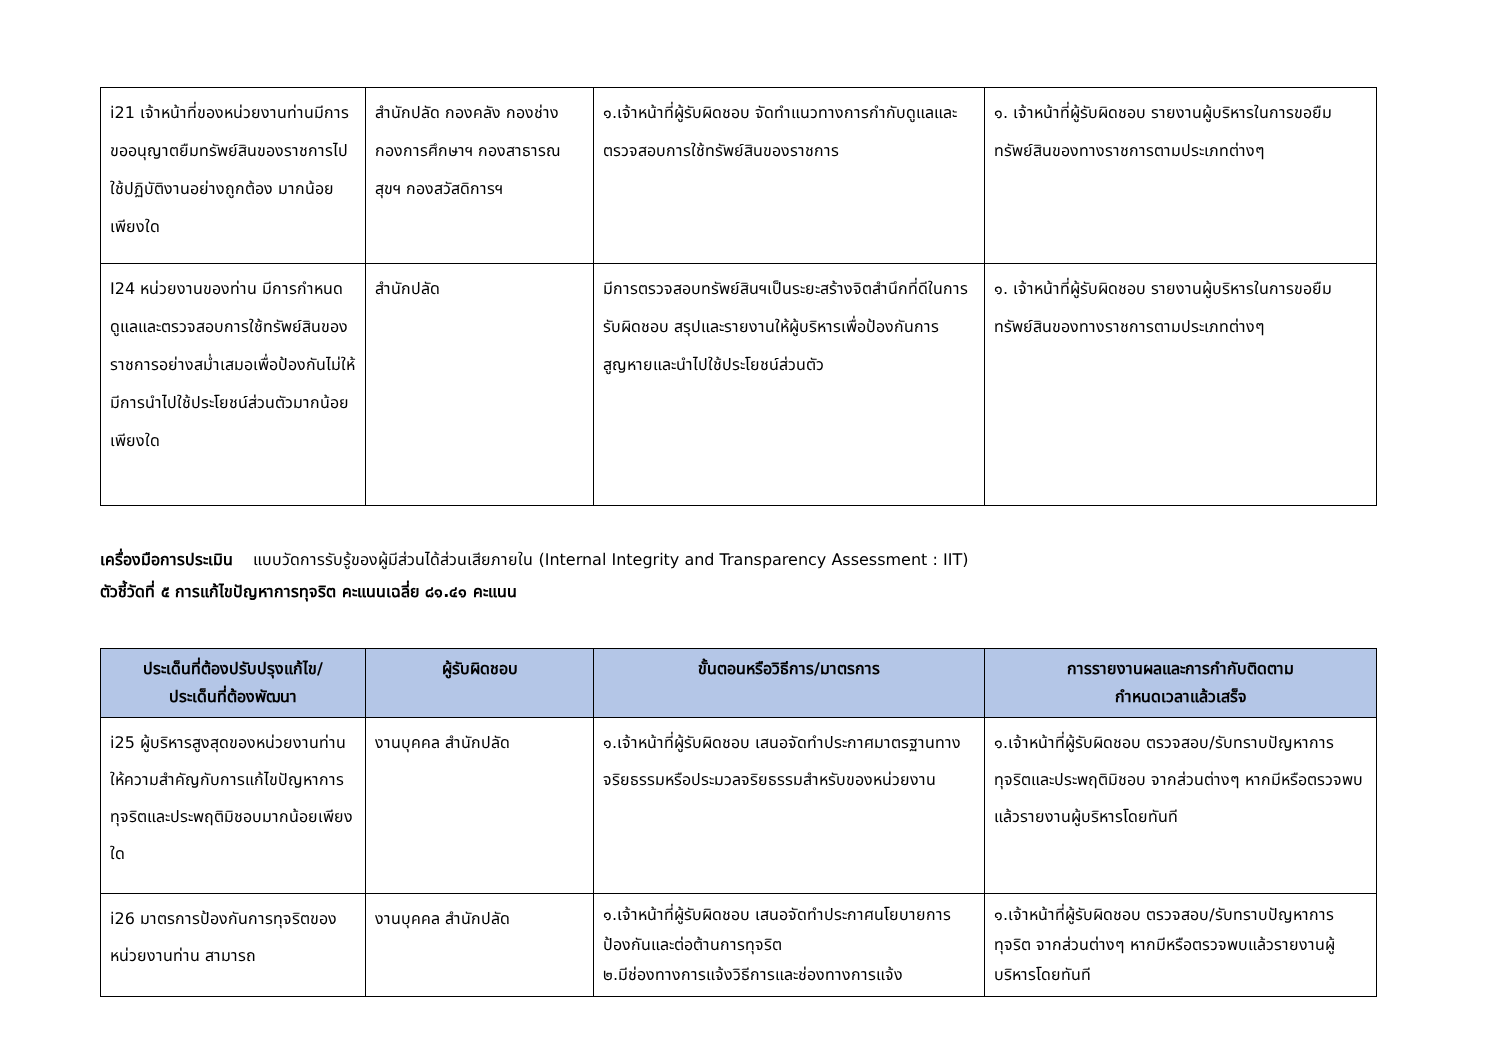| i21 เจ้าหน้าที่ของหน่วยงานท่านมีการขออนุญาตยืมทรัพย์สินของราชการไปใช้ปฏิบัติงานอย่างถูกต้อง มากน้อยเพียงใด | สำนักปลัด กองคลัง กองช่าง กองการศึกษาฯ กองสาธารณสุขฯ กองสวัสดิการฯ | ๑.เจ้าหน้าที่ผู้รับผิดชอบ จัดทำแนวทางการกำกับดูแลและตรวจสอบการใช้ทรัพย์สินของราชการ | ๑. เจ้าหน้าที่ผู้รับผิดชอบ รายงานผู้บริหารในการขอยืมทรัพย์สินของทางราชการตามประเภทต่างๆ |
| I24 หน่วยงานของท่าน มีการกำหนดดูแลและตรวจสอบการใช้ทรัพย์สินของราชการอย่างสม่ำเสมอเพื่อป้องกันไม่ให้มีการนำไปใช้ประโยชน์ส่วนตัวมากน้อยเพียงใด | สำนักปลัด | มีการตรวจสอบทรัพย์สินฯเป็นระยะสร้างจิตสำนึกที่ดีในการรับผิดชอบ สรุปและรายงานให้ผู้บริหารเพื่อป้องกันการสูญหายและนำไปใช้ประโยชน์ส่วนตัว | ๑. เจ้าหน้าที่ผู้รับผิดชอบ รายงานผู้บริหารในการขอยืมทรัพย์สินของทางราชการตามประเภทต่างๆ |
เครื่องมือการประเมิน แบบวัดการรับรู้ของผู้มีส่วนได้ส่วนเสียภายใน (Internal Integrity and Transparency Assessment : IIT)
ตัวชี้วัดที่ ๕ การแก้ไขปัญหาการทุจริต คะแนนเฉลี่ย ๘๑.๔๑ คะแนน
| ประเด็นที่ต้องปรับปรุงแก้ไข/ ประเด็นที่ต้องพัฒนา | ผู้รับผิดชอบ | ขั้นตอนหรือวิธีการ/มาตรการ | การรายงานผลและการกำกับติดตาม กำหนดเวลาแล้วเสร็จ |
| --- | --- | --- | --- |
| i25 ผู้บริหารสูงสุดของหน่วยงานท่าน ให้ความสำคัญกับการแก้ไขปัญหาการทุจริตและประพฤติมิชอบมากน้อยเพียงใด | งานบุคคล สำนักปลัด | ๑.เจ้าหน้าที่ผู้รับผิดชอบ เสนอจัดทำประกาศมาตรฐานทางจริยธรรมหรือประมวลจริยธรรมสำหรับของหน่วยงาน | ๑.เจ้าหน้าที่ผู้รับผิดชอบ ตรวจสอบ/รับทราบปัญหาการทุจริตและประพฤติมิชอบ จากส่วนต่างๆ หากมีหรือตรวจพบแล้วรายงานผู้บริหารโดยทันที |
| i26 มาตรการป้องกันการทุจริตของหน่วยงานท่าน สามารถ | งานบุคคล สำนักปลัด | ๑.เจ้าหน้าที่ผู้รับผิดชอบ เสนอจัดทำประกาศนโยบายการป้องกันและต่อต้านการทุจริต ๒.มีช่องทางการแจ้งวิธีการและช่องทางการแจ้ง | ๑.เจ้าหน้าที่ผู้รับผิดชอบ ตรวจสอบ/รับทราบปัญหาการทุจริต จากส่วนต่างๆ หากมีหรือตรวจพบแล้วรายงานผู้บริหารโดยทันที |